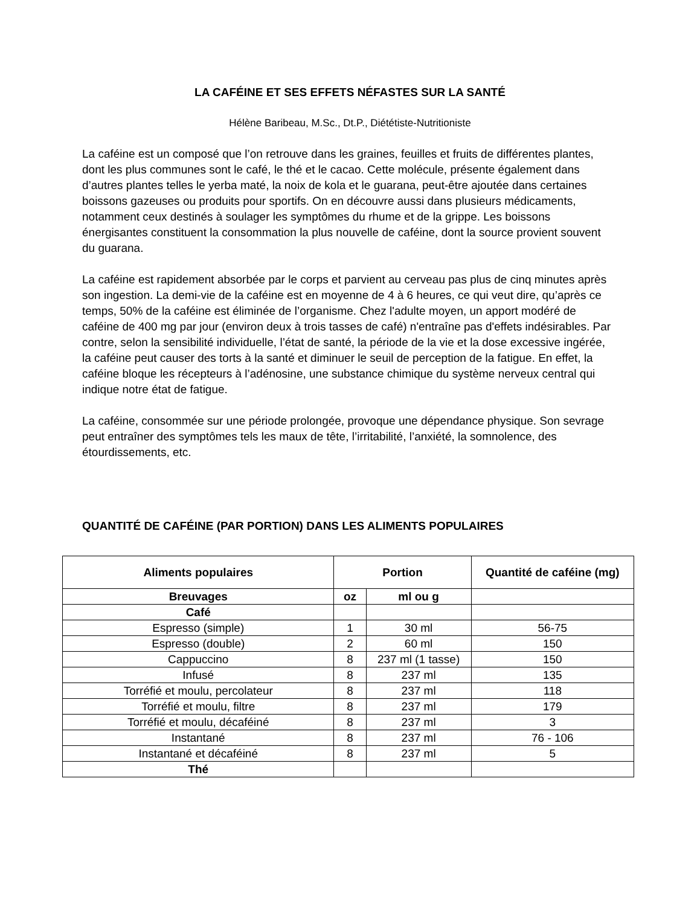LA CAFÉINE ET SES EFFETS NÉFASTES SUR LA SANTÉ
Hélène Baribeau, M.Sc., Dt.P., Diététiste-Nutritioniste
La caféine est un composé que l’on retrouve dans les graines, feuilles et fruits de différentes plantes, dont les plus communes sont le café, le thé et le cacao. Cette molécule, présente également dans d’autres plantes telles le yerba maté, la noix de kola et le guarana, peut-être ajoutée dans certaines boissons gazeuses ou produits pour sportifs. On en découvre aussi dans plusieurs médicaments, notamment ceux destinés à soulager les symptômes du rhume et de la grippe. Les boissons énergisantes constituent la consommation la plus nouvelle de caféine, dont la source provient souvent du guarana.
La caféine est rapidement absorbée par le corps et parvient au cerveau pas plus de cinq minutes après son ingestion. La demi-vie de la caféine est en moyenne de 4 à 6 heures, ce qui veut dire, qu’après ce temps, 50% de la caféine est éliminée de l’organisme. Chez l'adulte moyen, un apport modéré de caféine de 400 mg par jour (environ deux à trois tasses de café) n'entraîne pas d'effets indésirables. Par contre, selon la sensibilité individuelle, l’état de santé, la période de la vie et la dose excessive ingérée, la caféine peut causer des torts à la santé et diminuer le seuil de perception de la fatigue. En effet, la caféine bloque les récepteurs à l’adénosine, une substance chimique du système nerveux central qui indique notre état de fatigue.
La caféine, consommée sur une période prolongée, provoque une dépendance physique. Son sevrage peut entraîner des symptômes tels les maux de tête, l’irritabilité, l’anxiété, la somnolence, des étourdissements, etc.
QUANTITÉ DE CAFÉINE (PAR PORTION) DANS LES ALIMENTS POPULAIRES
| Aliments populaires | Portion | | Quantité de caféine (mg) |
| --- | --- | --- | --- |
| Breuvages | oz | ml ou g | |
| Café | | | |
| Espresso (simple) | 1 | 30 ml | 56-75 |
| Espresso (double) | 2 | 60 ml | 150 |
| Cappuccino | 8 | 237 ml (1 tasse) | 150 |
| Infusé | 8 | 237 ml | 135 |
| Torréfié et moulu, percolateur | 8 | 237 ml | 118 |
| Torréfié et moulu, filtre | 8 | 237 ml | 179 |
| Torréfié et moulu, décaféiné | 8 | 237 ml | 3 |
| Instantané | 8 | 237 ml | 76 - 106 |
| Instantané et décaféiné | 8 | 237 ml | 5 |
| Thé | | | |